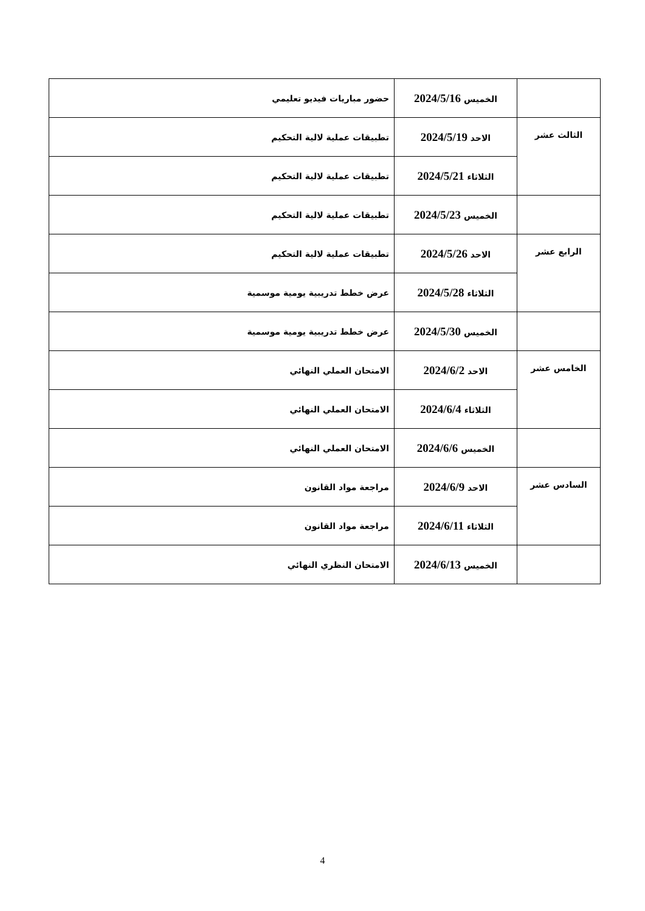| | الخميس 2024/5/16 | حضور مباريات فيديو تعليمي |
| الثالث عشر | الاحد 2024/5/19 | تطبيقات عملية لالية التحكيم |
| | الثلاثاء 2024/5/21 | تطبيقات عملية لالية التحكيم |
| | الخميس 2024/5/23 | تطبيقات عملية لالية التحكيم |
| الرابع عشر | الاحد 2024/5/26 | تطبيقات عملية لالية التحكيم |
| | الثلاثاء 2024/5/28 | عرض خطط تدريبية يومية موسمية |
| | الخميس 2024/5/30 | عرض خطط تدريبية يومية موسمية |
| الخامس عشر | الاحد 2024/6/2 | الامتحان العملي النهائي |
| | الثلاثاء 2024/6/4 | الامتحان العملي النهائي |
| | الخميس 2024/6/6 | الامتحان العملي النهائي |
| السادس عشر | الاحد 2024/6/9 | مراجعة مواد القانون |
| | الثلاثاء 2024/6/11 | مراجعة مواد القانون |
| | الخميس 2024/6/13 | الامتحان النظري النهائي |
4